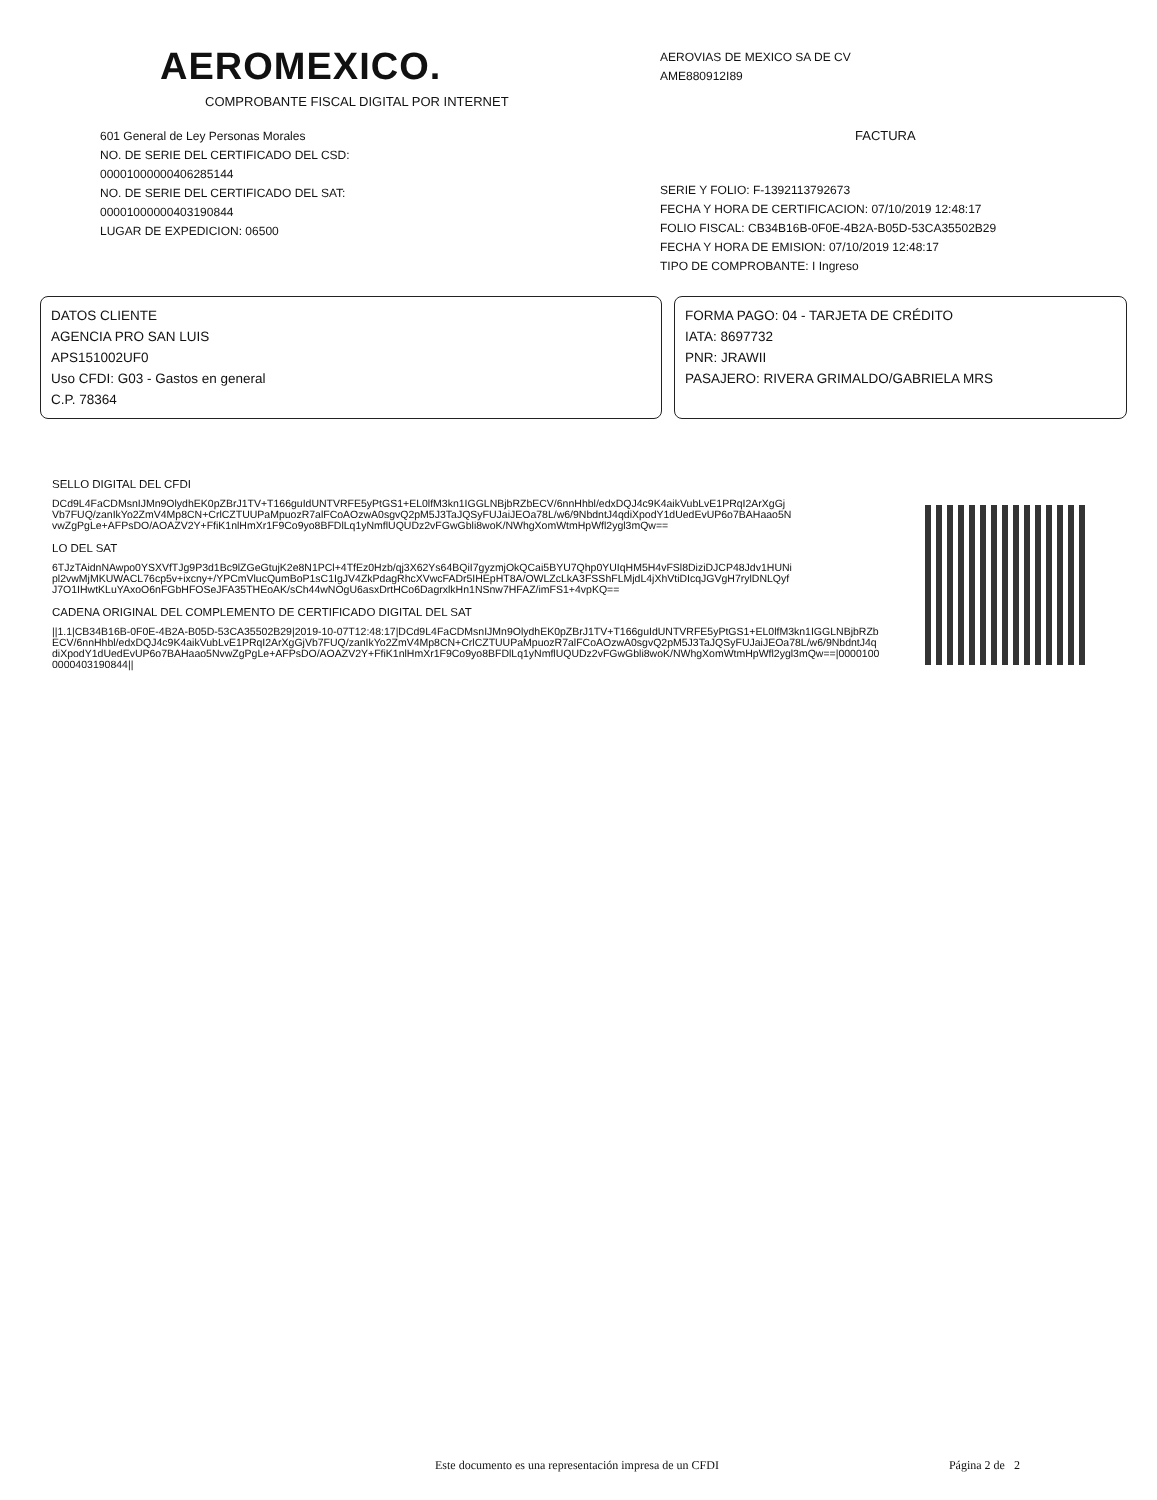AEROMEXICO.
COMPROBANTE FISCAL DIGITAL POR INTERNET
601 General de Ley Personas Morales
NO. DE SERIE DEL CERTIFICADO DEL CSD:
00001000000406285144
NO. DE SERIE DEL CERTIFICADO DEL SAT:
00001000000403190844
LUGAR DE EXPEDICION: 06500
AEROVIAS DE MEXICO SA DE CV
AME880912I89
FACTURA
SERIE Y FOLIO: F-1392113792673
FECHA Y HORA DE CERTIFICACION: 07/10/2019 12:48:17
FOLIO FISCAL: CB34B16B-0F0E-4B2A-B05D-53CA35502B29
FECHA Y HORA DE EMISION: 07/10/2019 12:48:17
TIPO DE COMPROBANTE: I Ingreso
DATOS CLIENTE
AGENCIA PRO SAN LUIS
APS151002UF0
Uso CFDI: G03 - Gastos en general
C.P. 78364
FORMA PAGO: 04 - TARJETA DE CRÉDITO
IATA: 8697732
PNR: JRAWII
PASAJERO: RIVERA GRIMALDO/GABRIELA MRS
SELLO DIGITAL DEL CFDI
DCd9L4FaCDMsnIJMn9OlydhEK0pZBrJ1TV+T166guIdUNTVRFE5yPtGS1+EL0lfM3kn1IGGLNBjbRZbECV/6nnHhbl/edxDQJ4c9K4aikVubLvE1PRqI2ArXgGjVb7FUQ/zanIkYo2ZmV4Mp8CN+CrlCZTUUPaMpuozR7alFCoAOzwA0sgvQ2pM5J3TaJQSyFUJaiJEOa78L/w6/9NbdntJ4qdiXpodY1dUedEvUP6o7BAHaao5NvwZgPgLe+AFPsDO/AOAZV2Y+FfiK1nlHmXr1F9Co9yo8BFDlLq1yNmflUQUDz2vFGwGbli8woK/NWhgXomWtmHpWfl2ygl3mQw==
LO DEL SAT
6TJzTAidnNAwpo0YSXVfTJg9P3d1Bc9lZGeGtujK2e8N1PCl+4TfEz0Hzb/qj3X62Ys64BQiI7gyzmjOkQCai5BYU7Qhp0YUIqHM5H4vFSl8DiziDJCP48Jdv1HUNipl2vwMjMKUWACL76cp5v+ixcny+/YPCmVlucQumBoP1sC1IgJV4ZkPdagRhcXVwcFADr5IHEpHT8A/OWLZcLkA3FSShFLMjdL4jXhVtiDIcqJGVgH7rylDNLQyfJ7O1IHwtKLuYAxoO6nFGbHFOSeJFA35THEoAK/sCh44wNOgU6asxDrtHCo6DagrxlkHn1NSnw7HFAZ/imFS1+4vpKQ==
CADENA ORIGINAL DEL COMPLEMENTO DE CERTIFICADO DIGITAL DEL SAT
||1.1|CB34B16B-0F0E-4B2A-B05D-53CA35502B29|2019-10-07T12:48:17|DCd9L4FaCDMsnIJMn9OlydhEK0pZBrJ1TV+T166guIdUNTVRFE5yPtGS1+EL0lfM3kn1IGGLNBjbRZbECV/6nnHhbl/edxDQJ4c9K4aikVubLvE1PRqI2ArXgGjVb7FUQ/zanIkYo2ZmV4Mp8CN+CrlCZTUUPaMpuozR7alFCoAOzwA0sgvQ2pM5J3TaJQSyFUJaiJEOa78L/w6/9NbdntJ4qdiXpodY1dUedEvUP6o7BAHaao5NvwZgPgLe+AFPsDO/AOAZV2Y+FfiK1nlHmXr1F9Co9yo8BFDlLq1yNmflUQUDz2vFGwGbli8woK/NWhgXomWtmHpWfl2ygl3mQw==|00001000000403190844||
Este documento es una representación impresa de un CFDI Página 2 de 2